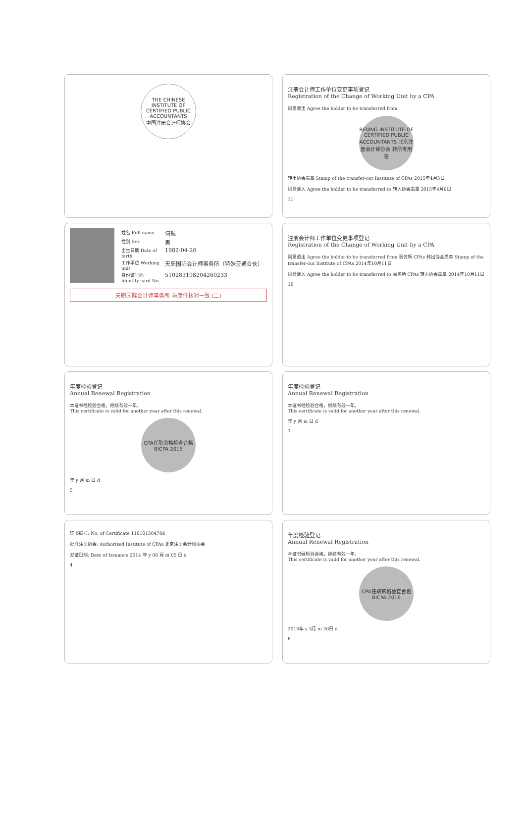THE CHINESE INSTITUTE OF CERTIFIED PUBLIC ACCOUNTANTS
中国注册会计师协会
注册会计师工作单位变更事项登记
Registration of the Change of Working Unit by a CPA
同意调出 Agree the holder to be transferred from
BEIJING INSTITUTE OF CERTIFIED PUBLIC ACCOUNTANTS 北京注册会计师协会 转所专用章
转出协会盖章 Stamp of the transfer-out Institute of CPAs 2015年4月5日
同意调入 Agree the holder to be transferred to 转入协会盖章 2015年4月9日
11
姓名 Full name 何航
性别 Sex 男
出生日期 Date of birth 1982-04-26
工作单位 Working unit 天职国际会计师事务所（特殊普通合伙）
身份证号码 Identity card No. 510283198204260233
天职国际会计师事务所 与原件核对一致 (二)
注册会计师工作单位变更事项登记
Registration of the Change of Working Unit by a CPA
同意调出 Agree the holder to be transferred from 事务所 CPAs 转出协会盖章 Stamp of the transfer-out Institute of CPAs 2014年10月11日
同意调入 Agree the holder to be transferred to 事务所 CPAs 转入协会盖章 2014年10月11日
10
年度检验登记
Annual Renewal Registration
本证书经检验合格，继续有效一年。
This certificate is valid for another year after this renewal.
CPA任职资格检查合格 BICPA 2015
年 y 月 m 日 d
5
年度检验登记
Annual Renewal Registration
本证书经检验合格，继续有效一年。
This certificate is valid for another year after this renewal.
年 y 月 m 日 d
7
证书编号: No. of Certificate 110101504784
批准注册协会: Authorized Institute of CPAs 北京注册会计师协会
发证日期: Date of Issuance 2014 年 y 08 月 m 05 日 d
4
年度检验登记
Annual Renewal Registration
本证书经检验合格，继续有效一年。
This certificate is valid for another year after this renewal.
CPA任职资格检查合格 BICPA 2016
2016年 y 3月 m 20日 d
6